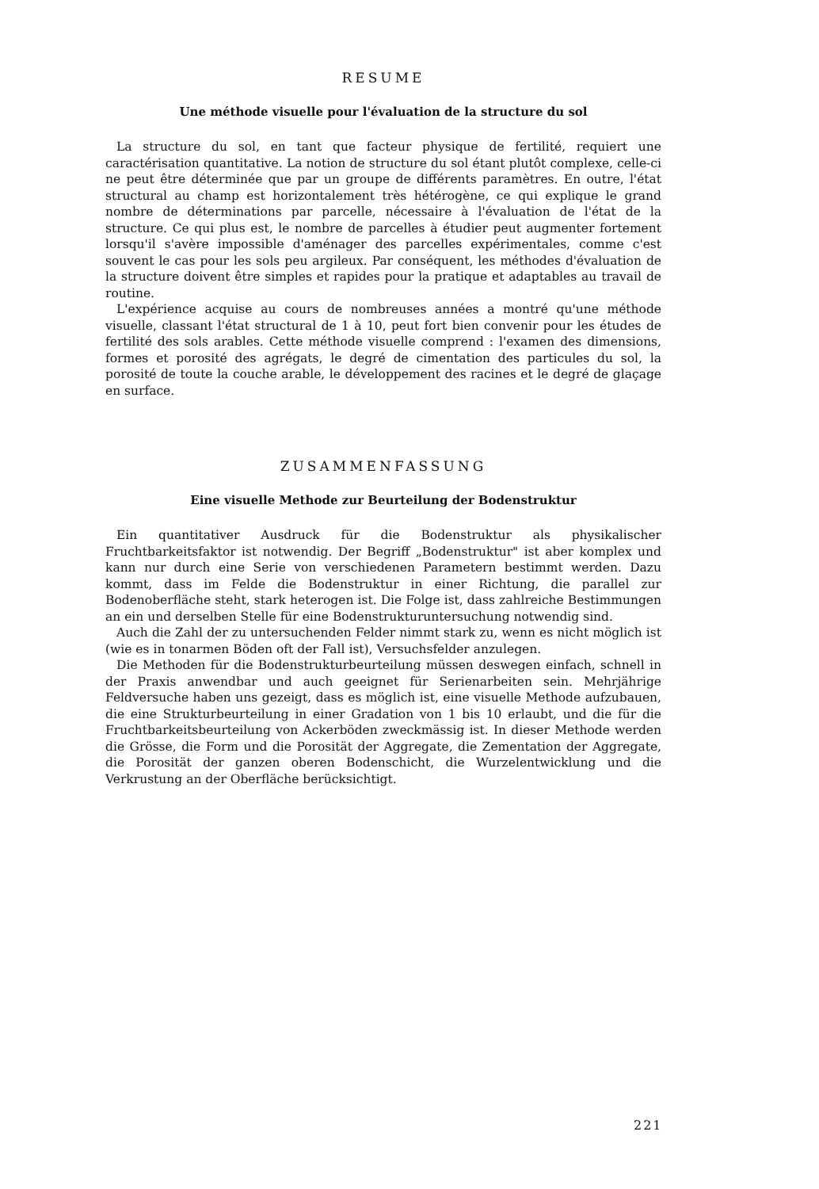RESUME
Une méthode visuelle pour l'évaluation de la structure du sol
La structure du sol, en tant que facteur physique de fertilité, requiert une caractérisation quantitative. La notion de structure du sol étant plutôt complexe, celle-ci ne peut être déterminée que par un groupe de différents paramètres. En outre, l'état structural au champ est horizontalement très hétérogène, ce qui explique le grand nombre de déterminations par parcelle, nécessaire à l'évaluation de l'état de la structure. Ce qui plus est, le nombre de parcelles à étudier peut augmenter fortement lorsqu'il s'avère impossible d'aménager des parcelles expérimentales, comme c'est souvent le cas pour les sols peu argileux. Par conséquent, les méthodes d'évaluation de la structure doivent être simples et rapides pour la pratique et adaptables au travail de routine.
L'expérience acquise au cours de nombreuses années a montré qu'une méthode visuelle, classant l'état structural de 1 à 10, peut fort bien convenir pour les études de fertilité des sols arables. Cette méthode visuelle comprend : l'examen des dimensions, formes et porosité des agrégats, le degré de cimentation des particules du sol, la porosité de toute la couche arable, le développement des racines et le degré de glaçage en surface.
ZUSAMMENFASSUNG
Eine visuelle Methode zur Beurteilung der Bodenstruktur
Ein quantitativer Ausdruck für die Bodenstruktur als physikalischer Fruchtbarkeitsfaktor ist notwendig. Der Begriff „Bodenstruktur" ist aber komplex und kann nur durch eine Serie von verschiedenen Parametern bestimmt werden. Dazu kommt, dass im Felde die Bodenstruktur in einer Richtung, die parallel zur Bodenoberfläche steht, stark heterogen ist. Die Folge ist, dass zahlreiche Bestimmungen an ein und derselben Stelle für eine Bodenstrukturuntersuchung notwendig sind.
Auch die Zahl der zu untersuchenden Felder nimmt stark zu, wenn es nicht möglich ist (wie es in tonarmen Böden oft der Fall ist), Versuchsfelder anzulegen.
Die Methoden für die Bodenstrukturbeurteilung müssen deswegen einfach, schnell in der Praxis anwendbar und auch geeignet für Serienarbeiten sein. Mehrjährige Feldversuche haben uns gezeigt, dass es möglich ist, eine visuelle Methode aufzubauen, die eine Strukturbeurteilung in einer Gradation von 1 bis 10 erlaubt, und die für die Fruchtbarkeitsbeurteilung von Ackerböden zweckmässig ist. In dieser Methode werden die Grösse, die Form und die Porosität der Aggregate, die Zementation der Aggregate, die Porosität der ganzen oberen Bodenschicht, die Wurzelentwicklung und die Verkrustung an der Oberfläche berücksichtigt.
221